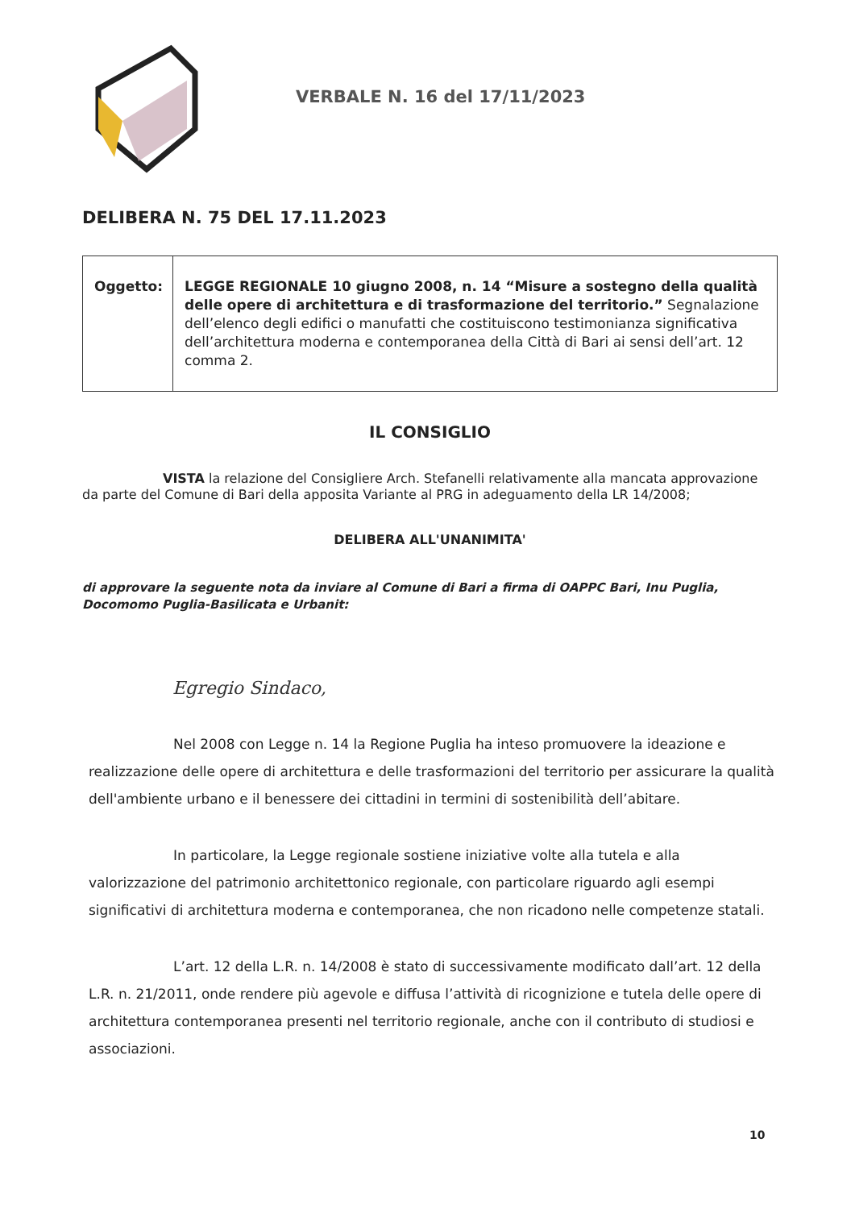VERBALE N. 16 del 17/11/2023
DELIBERA N. 75 DEL 17.11.2023
| Oggetto: | LEGGE REGIONALE 10 giugno 2008, n. 14 “Misure a sostegno della qualità delle opere di architettura e di trasformazione del territorio.” Segnalazione dell’elenco degli edifici o manufatti che costituiscono testimonianza significativa dell’architettura moderna e contemporanea della Città di Bari ai sensi dell’art. 12 comma 2. |
IL CONSIGLIO
VISTA la relazione del Consigliere Arch. Stefanelli relativamente alla mancata approvazione da parte del Comune di Bari della apposita Variante al PRG in adeguamento della LR 14/2008;
DELIBERA ALL'UNANIMITA'
di approvare la seguente nota da inviare al Comune di Bari a firma di OAPPC Bari, Inu Puglia, Docomomo Puglia-Basilicata e Urbanit:
Egregio Sindaco,
Nel 2008 con Legge n. 14 la Regione Puglia ha inteso promuovere la ideazione e realizzazione delle opere di architettura e delle trasformazioni del territorio per assicurare la qualità dell'ambiente urbano e il benessere dei cittadini in termini di sostenibilità dell’abitare.
In particolare, la Legge regionale sostiene iniziative volte alla tutela e alla valorizzazione del patrimonio architettonico regionale, con particolare riguardo agli esempi significativi di architettura moderna e contemporanea, che non ricadono nelle competenze statali.
L’art. 12 della L.R. n. 14/2008 è stato di successivamente modificato dall’art. 12 della L.R. n. 21/2011, onde rendere più agevole e diffusa l’attività di ricognizione e tutela delle opere di architettura contemporanea presenti nel territorio regionale, anche con il contributo di studiosi e associazioni.
10